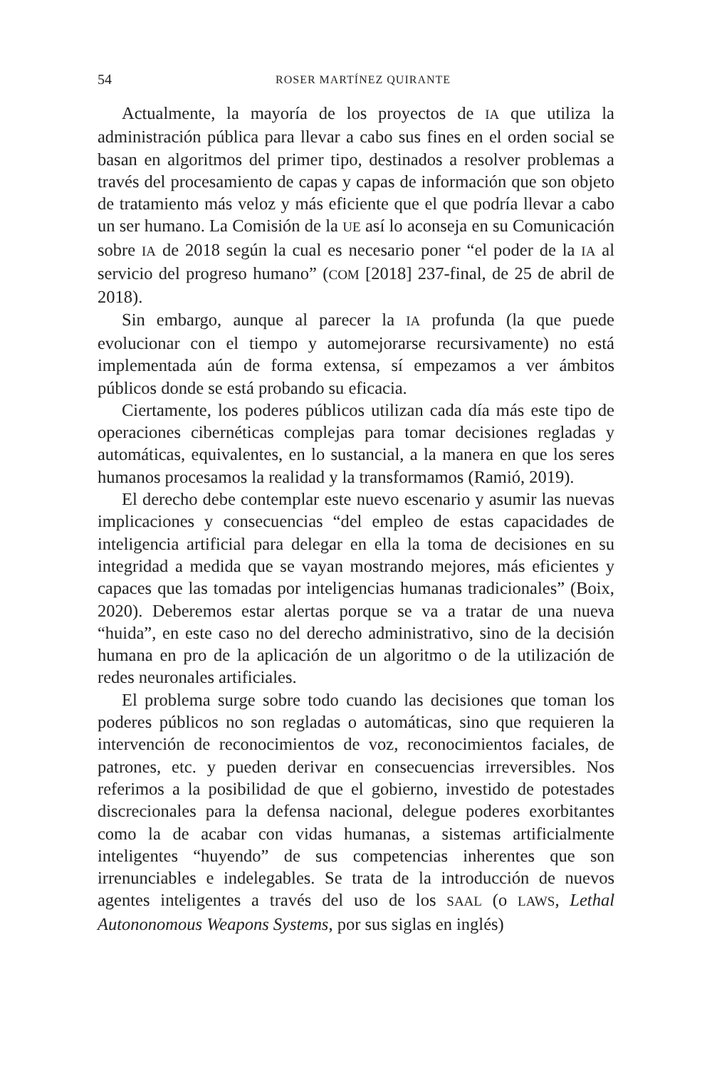54 ROSER MARTÍNEZ QUIRANTE
Actualmente, la mayoría de los proyectos de IA que utiliza la administración pública para llevar a cabo sus fines en el orden social se basan en algoritmos del primer tipo, destinados a resolver problemas a través del procesamiento de capas y capas de información que son objeto de tratamiento más veloz y más eficiente que el que podría llevar a cabo un ser humano. La Comisión de la UE así lo aconseja en su Comunicación sobre IA de 2018 según la cual es necesario poner “el poder de la IA al servicio del progreso humano” (COM [2018] 237-final, de 25 de abril de 2018).
Sin embargo, aunque al parecer la IA profunda (la que puede evolucionar con el tiempo y automejorarse recursivamente) no está implementada aún de forma extensa, sí empezamos a ver ámbitos públicos donde se está probando su eficacia.
Ciertamente, los poderes públicos utilizan cada día más este tipo de operaciones cibernéticas complejas para tomar decisiones regladas y automáticas, equivalentes, en lo sustancial, a la manera en que los seres humanos procesamos la realidad y la transformamos (Ramió, 2019).
El derecho debe contemplar este nuevo escenario y asumir las nuevas implicaciones y consecuencias “del empleo de estas capacidades de inteligencia artificial para delegar en ella la toma de decisiones en su integridad a medida que se vayan mostrando mejores, más eficientes y capaces que las tomadas por inteligencias humanas tradicionales” (Boix, 2020). Deberemos estar alertas porque se va a tratar de una nueva “huida”, en este caso no del derecho administrativo, sino de la decisión humana en pro de la aplicación de un algoritmo o de la utilización de redes neuronales artificiales.
El problema surge sobre todo cuando las decisiones que toman los poderes públicos no son regladas o automáticas, sino que requieren la intervención de reconocimientos de voz, reconocimientos faciales, de patrones, etc. y pueden derivar en consecuencias irreversibles. Nos referimos a la posibilidad de que el gobierno, investido de potestades discrecionales para la defensa nacional, delegue poderes exorbitantes como la de acabar con vidas humanas, a sistemas artificialmente inteligentes “huyendo” de sus competencias inherentes que son irrenunciables e indelegables. Se trata de la introducción de nuevos agentes inteligentes a través del uso de los SAAL (o LAWS, Lethal Autononomous Weapons Systems, por sus siglas en inglés)